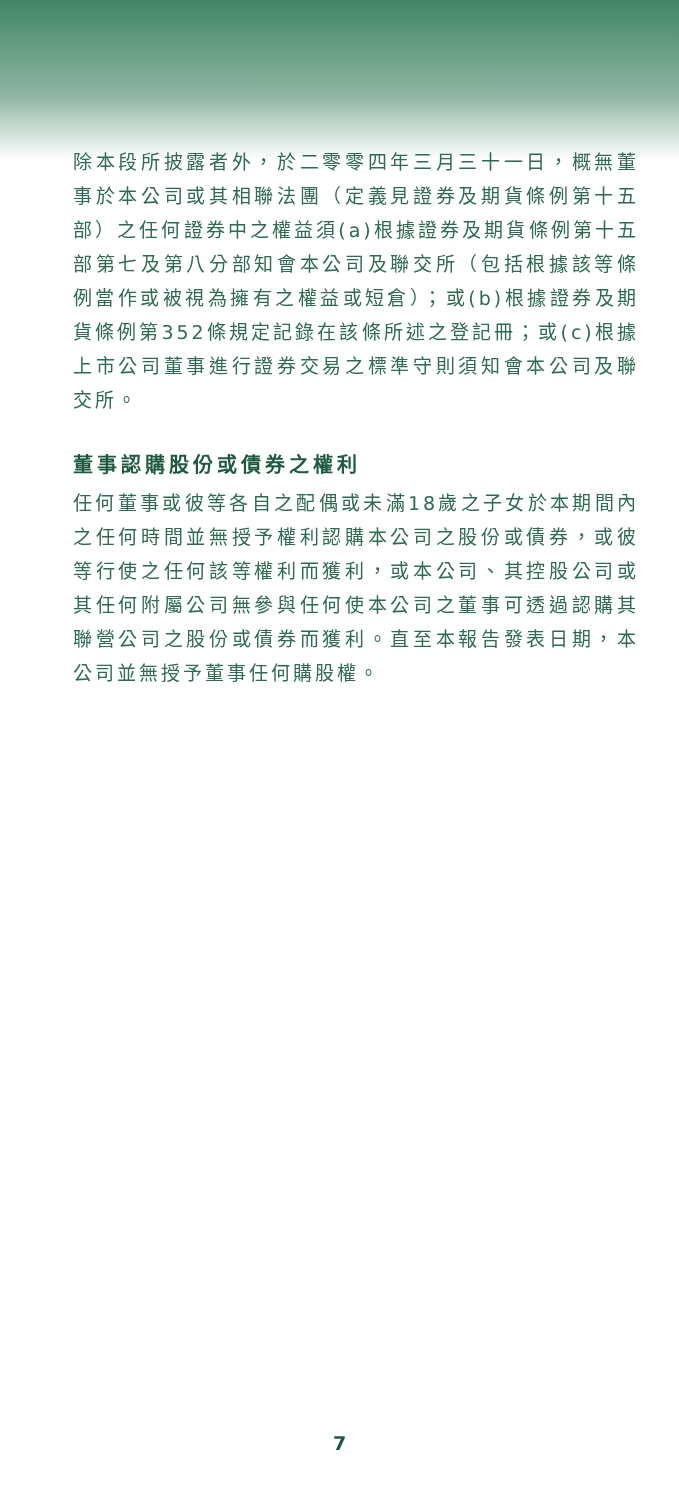除本段所披露者外，於二零零四年三月三十一日，概無董事於本公司或其相聯法團（定義見證券及期貨條例第十五部）之任何證券中之權益須(a)根據證券及期貨條例第十五部第七及第八分部知會本公司及聯交所（包括根據該等條例當作或被視為擁有之權益或短倉）；或(b)根據證券及期貨條例第352條規定記錄在該條所述之登記冊；或(c)根據上市公司董事進行證券交易之標準守則須知會本公司及聯交所。
董事認購股份或債券之權利
任何董事或彼等各自之配偶或未滿18歲之子女於本期間內之任何時間並無授予權利認購本公司之股份或債券，或彼等行使之任何該等權利而獲利，或本公司、其控股公司或其任何附屬公司無參與任何使本公司之董事可透過認購其聯營公司之股份或債券而獲利。直至本報告發表日期，本公司並無授予董事任何購股權。
7